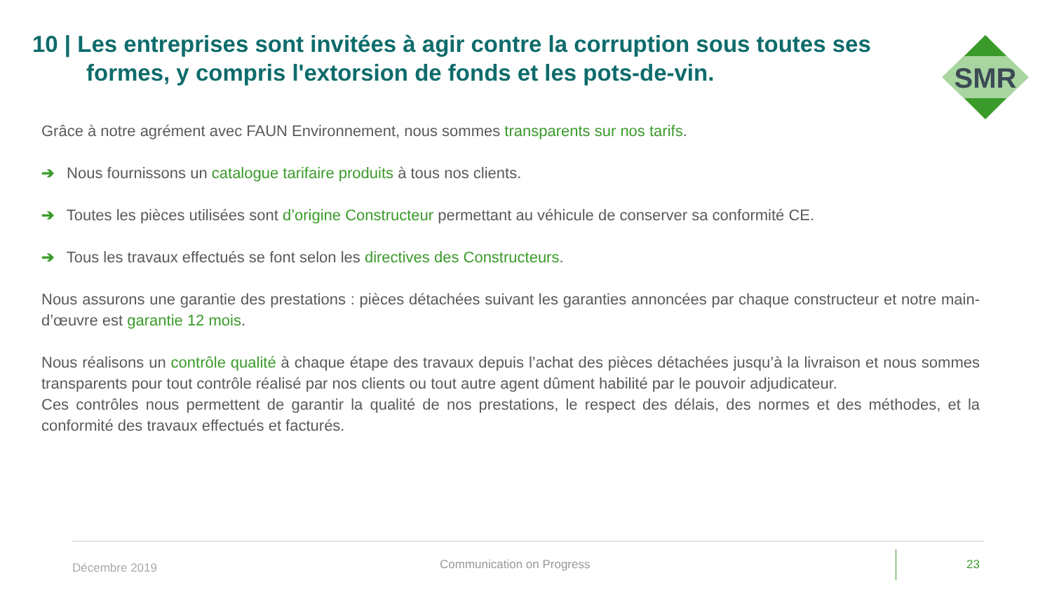10 | Les entreprises sont invitées à agir contre la corruption sous toutes ses
formes, y compris l'extorsion de fonds et les pots-de-vin.
SMR
Grâce à notre agrément avec FAUN Environnement, nous sommes transparents sur nos tarifs.
➔ Nous fournissons un catalogue tarifaire produits à tous nos clients.
➔ Toutes les pièces utilisées sont d’origine Constructeur permettant au véhicule de conserver sa conformité CE.
➔ Tous les travaux effectués se font selon les directives des Constructeurs.
Nous assurons une garantie des prestations : pièces détachées suivant les garanties annoncées par chaque constructeur et notre main-d’œuvre est garantie 12 mois.
Nous réalisons un contrôle qualité à chaque étape des travaux depuis l’achat des pièces détachées jusqu’à la livraison et nous sommes transparents pour tout contrôle réalisé par nos clients ou tout autre agent dûment habilité par le pouvoir adjudicateur.
Ces contrôles nous permettent de garantir la qualité de nos prestations, le respect des délais, des normes et des méthodes, et la conformité des travaux effectués et facturés.
Décembre 2019 Communication on Progress 23